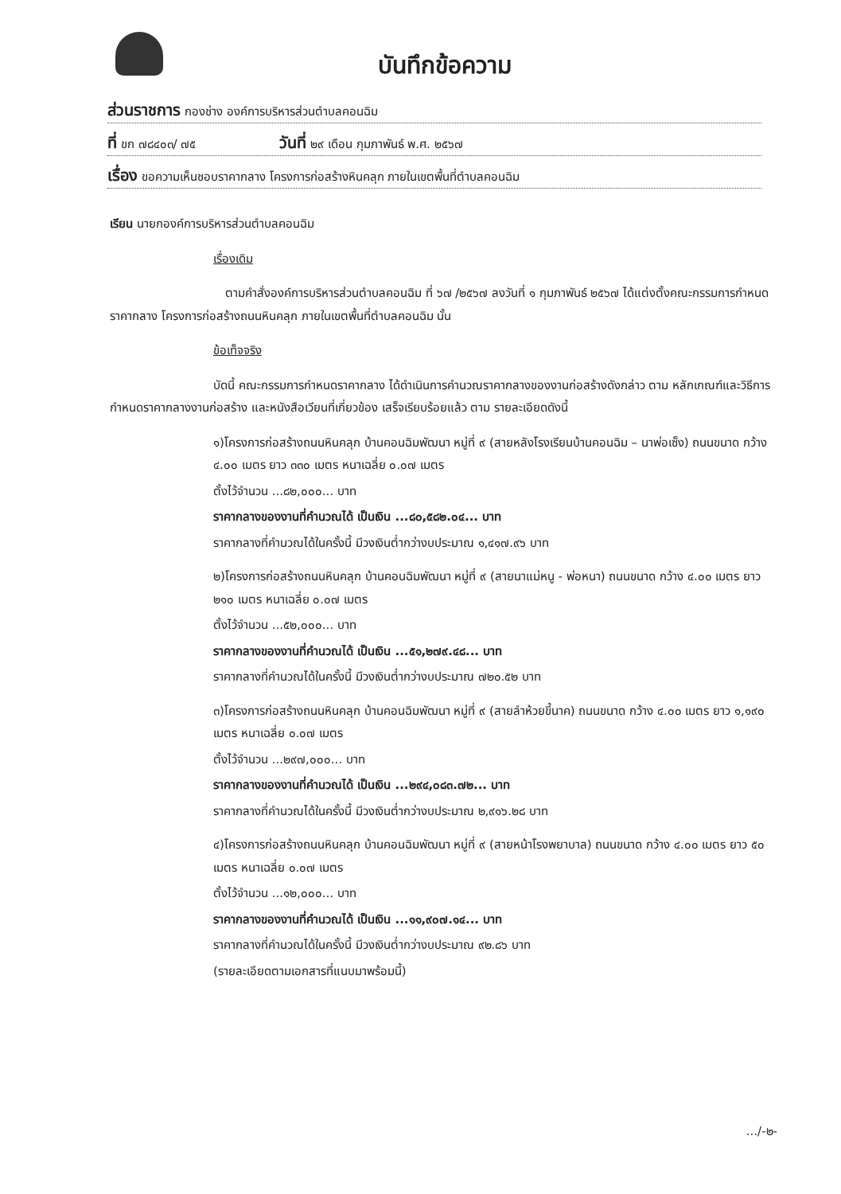บันทึกข้อความ
ส่วนราชการ กองช่าง องค์การบริหารส่วนตำบลคอนฉิม
ที่ ขก ๗๘๔๐๓/ ๗๕ วันที่ ๒๙ เดือน กุมภาพันธ์ พ.ศ. ๒๕๖๗
เรื่อง ขอความเห็นชอบราคากลาง โครงการก่อสร้างหินคลุก ภายในเขตพื้นที่ตำบลคอนฉิม
เรียน นายกองค์การบริหารส่วนตำบลคอนฉิม
เรื่องเดิม
ตามคำสั่งองค์การบริหารส่วนตำบลคอนฉิม ที่ ๖๗ /๒๕๖๗ ลงวันที่ ๑ กุมภาพันธ์ ๒๕๖๗ ได้แต่งตั้งคณะกรรมการกำหนดราคากลาง โครงการก่อสร้างถนนหินคลุก ภายในเขตพื้นที่ตำบลคอนฉิม นั้น
ข้อเท็จจริง
บัดนี้ คณะกรรมการกำหนดราคากลาง ได้ดำเนินการคำนวณราคากลางของงานก่อสร้างดังกล่าว ตาม หลักเกณฑ์และวิธีการกำหนดราคากลางงานก่อสร้าง และหนังสือเวียนที่เกี่ยวข้อง เสร็จเรียบร้อยแล้ว ตาม รายละเอียดดังนี้
๑)โครงการก่อสร้างถนนหินคลุก บ้านคอนฉิมพัฒนา หมู่ที่ ๙ (สายหลังโรงเรียนบ้านคอนฉิม – นาพ่อเซ็ง) ถนนขนาด กว้าง ๔.๐๐ เมตร ยาว ๓๓๐ เมตร หนาเฉลี่ย ๐.๐๗ เมตร
ตั้งไว้จำนวน ...๘๒,๐๐๐... บาท
ราคากลางของงานที่คำนวณได้ เป็นเงิน ...๘๐,๕๘๒.๐๔... บาท
ราคากลางที่คำนวณได้ในครั้งนี้ มีวงเงินต่ำกว่างบประมาณ ๑,๔๑๗.๙๖ บาท
๒)โครงการก่อสร้างถนนหินคลุก บ้านคอนฉิมพัฒนา หมู่ที่ ๙ (สายนาแม่หนู - พ่อหนา) ถนนขนาด กว้าง ๔.๐๐ เมตร ยาว ๒๑๐ เมตร หนาเฉลี่ย ๐.๐๗ เมตร
ตั้งไว้จำนวน ...๕๒,๐๐๐... บาท
ราคากลางของงานที่คำนวณได้ เป็นเงิน ...๕๑,๒๗๙.๔๘... บาท
ราคากลางที่คำนวณได้ในครั้งนี้ มีวงเงินต่ำกว่างบประมาณ ๗๒๐.๕๒ บาท
๓)โครงการก่อสร้างถนนหินคลุก บ้านคอนฉิมพัฒนา หมู่ที่ ๙ (สายลำห้วยขี้นาค) ถนนขนาด กว้าง ๔.๐๐ เมตร ยาว ๑,๑๙๐ เมตร หนาเฉลี่ย ๐.๐๗ เมตร
ตั้งไว้จำนวน ...๒๙๗,๐๐๐... บาท
ราคากลางของงานที่คำนวณได้ เป็นเงิน ...๒๙๔,๐๘๓.๗๒... บาท
ราคากลางที่คำนวณได้ในครั้งนี้ มีวงเงินต่ำกว่างบประมาณ ๒,๙๑๖.๒๘ บาท
๔)โครงการก่อสร้างถนนหินคลุก บ้านคอนฉิมพัฒนา หมู่ที่ ๙ (สายหน้าโรงพยาบาล) ถนนขนาด กว้าง ๔.๐๐ เมตร ยาว ๕๐ เมตร หนาเฉลี่ย ๐.๐๗ เมตร
ตั้งไว้จำนวน ...๑๒,๐๐๐... บาท
ราคากลางของงานที่คำนวณได้ เป็นเงิน ...๑๑,๙๐๗.๑๔... บาท
ราคากลางที่คำนวณได้ในครั้งนี้ มีวงเงินต่ำกว่างบประมาณ ๙๒.๘๖ บาท
(รายละเอียดตามเอกสารที่แนบมาพร้อมนี้)
.../-๒-